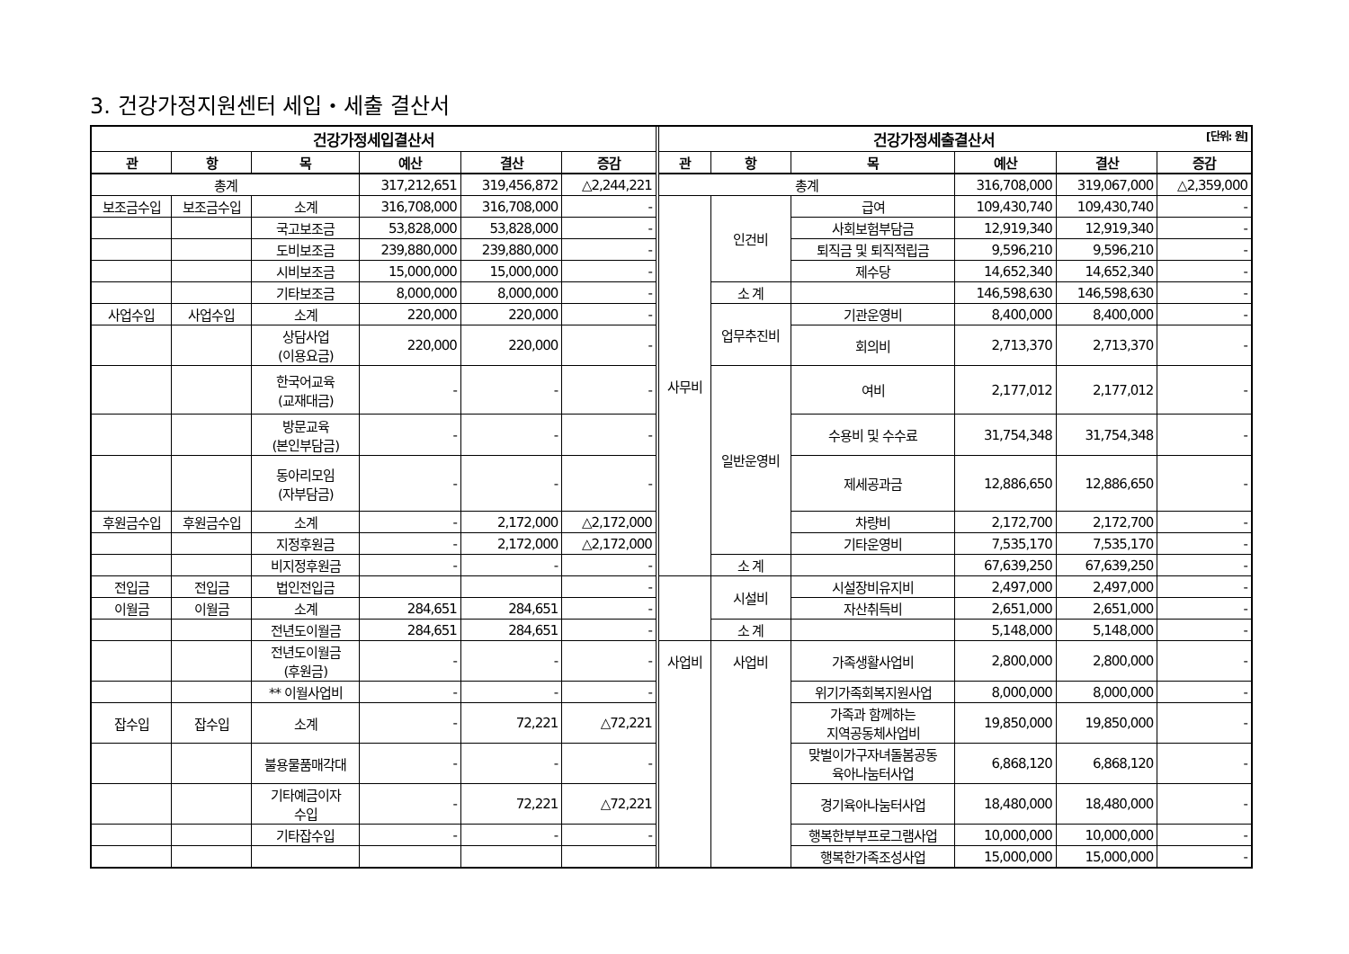3. 건강가정지원센터 세입・세출 결산서
| 건강가정세입결산서 | | | | | | | 건강가정세출결산서 [단위: 원] | | | | | |
| 관 | 항 | 목 | 예산 | 결산 | 증감 | | 관 | 항 | 목 | 예산 | 결산 | 증감 |
| 총계 | | | 317,212,651 | 319,456,872 | △2,244,221 | | 총계 | | | 316,708,000 | 319,067,000 | △2,359,000 |
| 보조금수입 | 보조금수입 | 소계 | 316,708,000 | 316,708,000 | - | | 사무비 | 인건비 | 급여 | 109,430,740 | 109,430,740 | - |
| | | 국고보조금 | 53,828,000 | 53,828,000 | - | | | | 사회보험부담금 | 12,919,340 | 12,919,340 | - |
| | | 도비보조금 | 239,880,000 | 239,880,000 | - | | | | 퇴직금 및 퇴직적립금 | 9,596,210 | 9,596,210 | - |
| | | 시비보조금 | 15,000,000 | 15,000,000 | - | | | | 제수당 | 14,652,340 | 14,652,340 | - |
| | | 기타보조금 | 8,000,000 | 8,000,000 | - | | | 소 계 | | 146,598,630 | 146,598,630 | - |
| 사업수입 | 사업수입 | 소계 | 220,000 | 220,000 | - | | | 업무추진비 | 기관운영비 | 8,400,000 | 8,400,000 | - |
| | | 상담사업 (이용요금) | 220,000 | 220,000 | - | | | | 회의비 | 2,713,370 | 2,713,370 | - |
| | | 한국어교육 (교재대금) | - | - | - | | | 일반운영비 | 여비 | 2,177,012 | 2,177,012 | - |
| | | 방문교육 (본인부담금) | - | - | - | | | | 수용비 및 수수료 | 31,754,348 | 31,754,348 | - |
| | | 동아리모임 (자부담금) | - | - | - | | | | 제세공과금 | 12,886,650 | 12,886,650 | - |
| 후원금수입 | 후원금수입 | 소계 | - | 2,172,000 | △2,172,000 | | | | 차량비 | 2,172,700 | 2,172,700 | - |
| | | 지정후원금 | - | 2,172,000 | △2,172,000 | | | | 기타운영비 | 7,535,170 | 7,535,170 | - |
| | | 비지정후원금 | - | - | - | | | 소 계 | | 67,639,250 | 67,639,250 | - |
| 전입금 | 전입금 | 법인전입금 | | | - | | | 시설비 | 시설장비유지비 | 2,497,000 | 2,497,000 | - |
| 이월금 | 이월금 | 소계 | 284,651 | 284,651 | - | | | | 자산취득비 | 2,651,000 | 2,651,000 | - |
| | | 전년도이월금 | 284,651 | 284,651 | - | | | 소 계 | | 5,148,000 | 5,148,000 | - |
| | | 전년도이월금 (후원금) | - | - | - | | 사업비 | 사업비 | 가족생활사업비 | 2,800,000 | 2,800,000 | - |
| | | ** 이월사업비 | - | - | - | | | | 위기가족회복지원사업 | 8,000,000 | 8,000,000 | - |
| 잡수입 | 잡수입 | 소계 | - | 72,221 | △72,221 | | | | 가족과 함께하는 지역공동체사업비 | 19,850,000 | 19,850,000 | - |
| | | 불용물품매각대 | - | - | - | | | | 맞벌이가구자녀돌봄공동 육아나눔터사업 | 6,868,120 | 6,868,120 | - |
| | | 기타예금이자 수입 | - | 72,221 | △72,221 | | | | 경기육아나눔터사업 | 18,480,000 | 18,480,000 | - |
| | | 기타잡수입 | - | - | - | | | | 행복한부부프로그램사업 | 10,000,000 | 10,000,000 | - |
| | | | | | | | | | 행복한가족조성사업 | 15,000,000 | 15,000,000 | - |